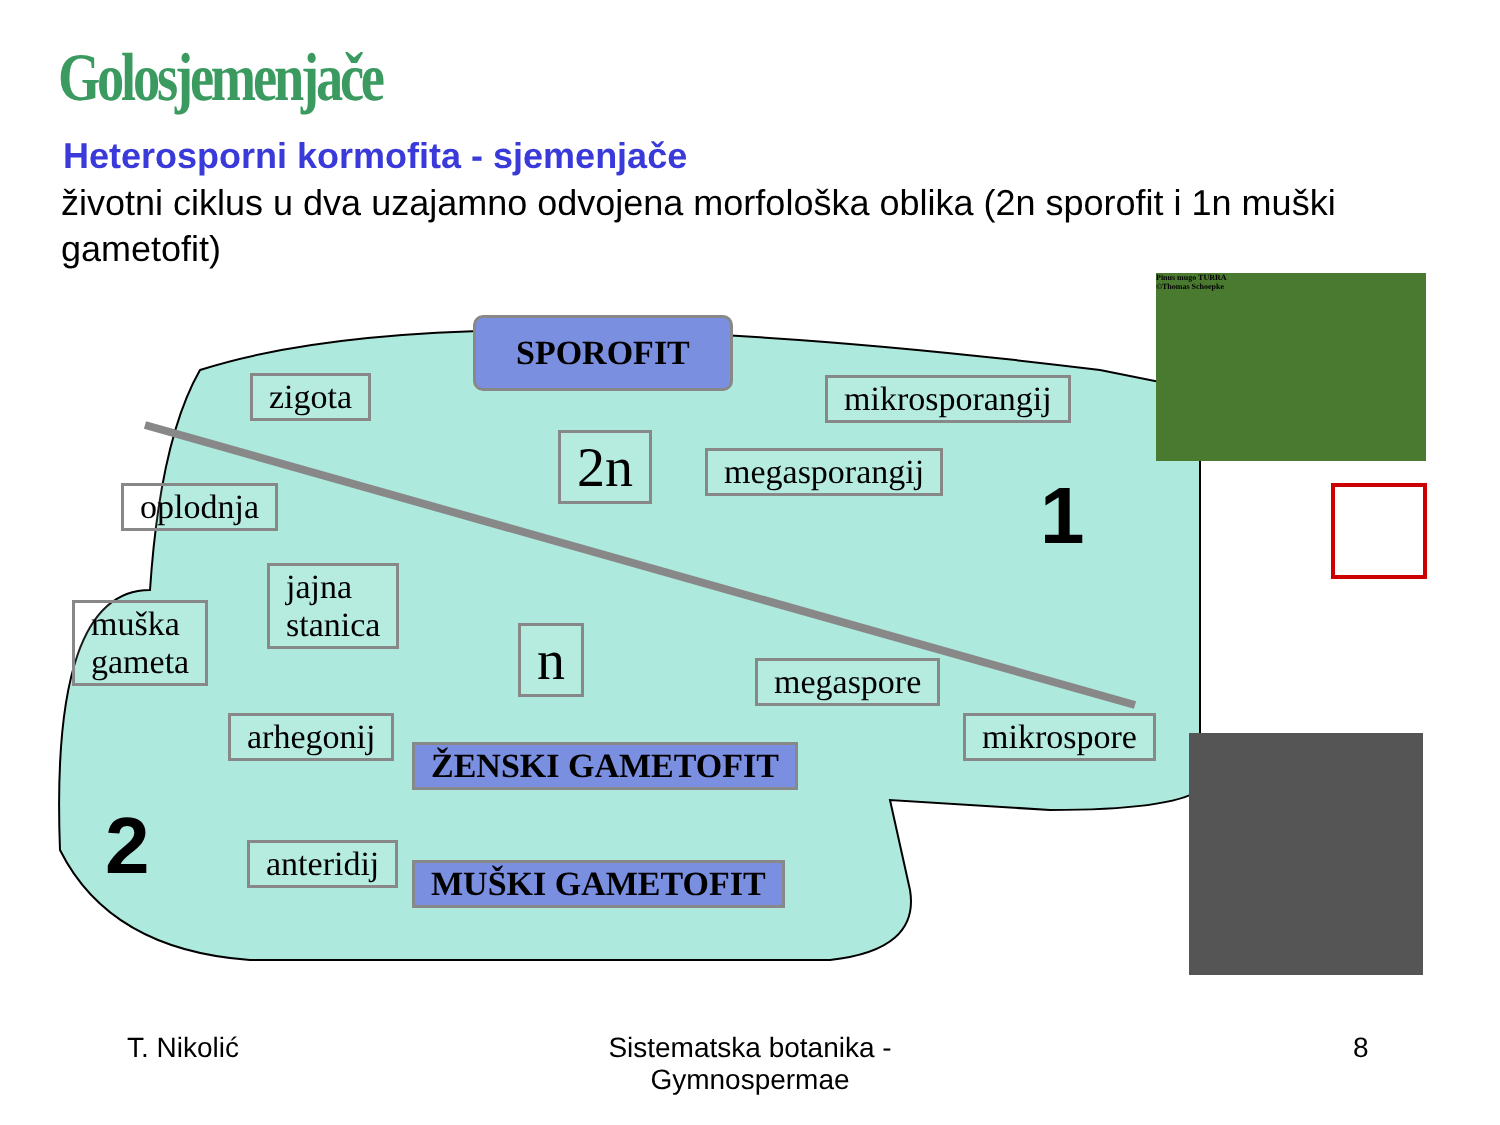Golosjemenjače
Heterosporni kormofita - sjemenjače
životni ciklus u dva uzajamno odvojena morfološka oblika (2n sporofit i 1n muški gametofit)
SPOROFIT
zigota mikrosporangij
2n megasporangij
oplodnja 1
jajna
stanica
muška
gameta
n megaspore
arhegonij
ŽENSKI GAMETOFIT
mikrospore
2 anteridij MUŠKI GAMETOFIT
Pinus mugo TURRA
©Thomas Schoepke
T. Nikolić
Sistematska botanika - Gymnospermae
8